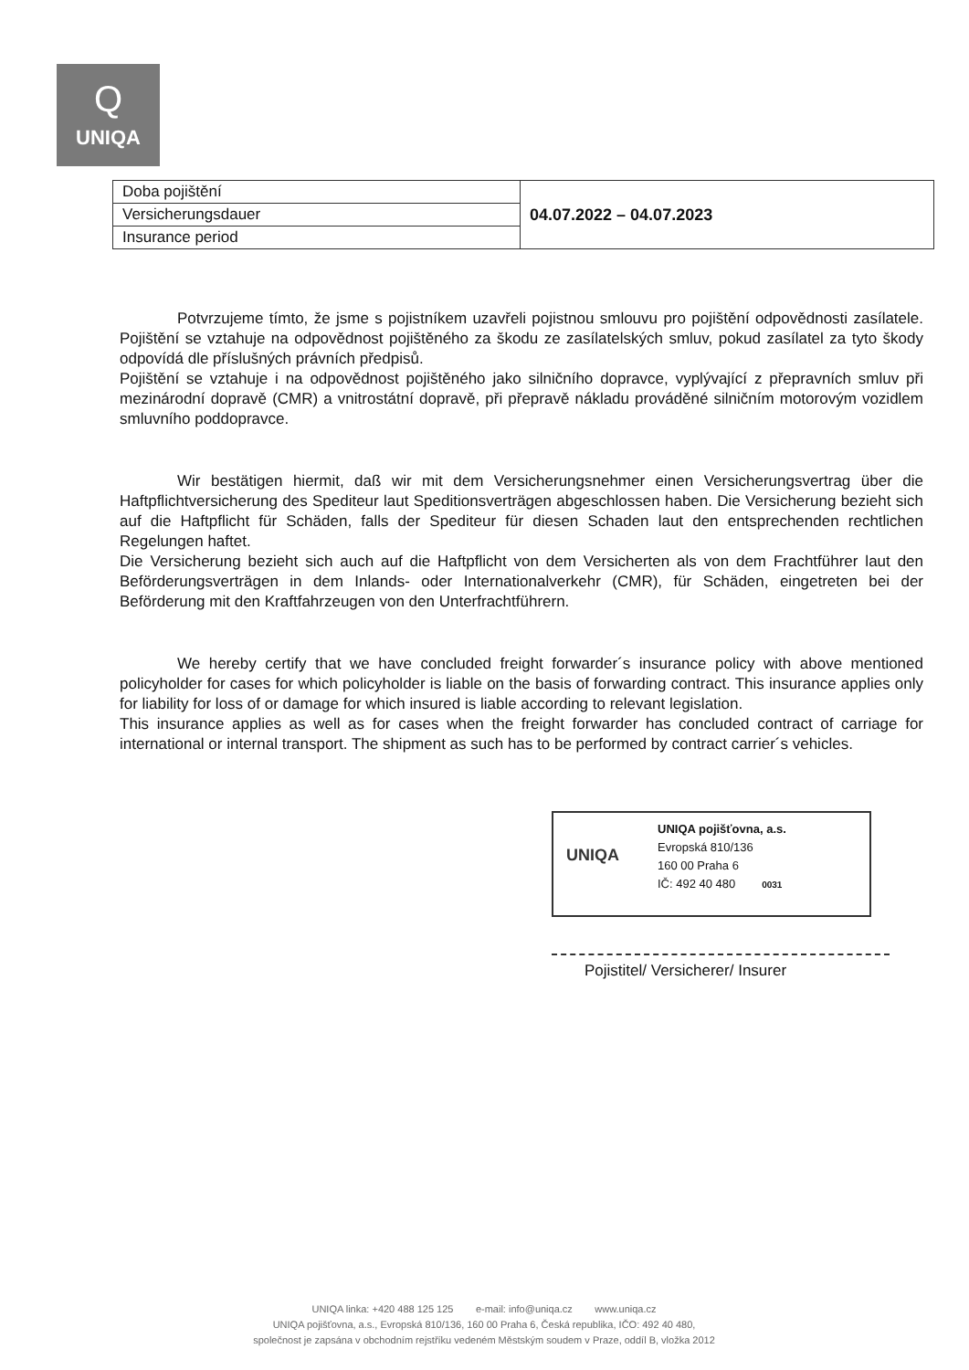Q
UNIQA
| Doba pojištění | 04.07.2022 – 04.07.2023 |
| Versicherungsdauer | |
| Insurance period | |
Potvrzujeme tímto, že jsme s pojistníkem uzavřeli pojistnou smlouvu pro pojištění odpovědnosti zasílatele. Pojištění se vztahuje na odpovědnost pojištěného za škodu ze zasílatelských smluv, pokud zasílatel za tyto škody odpovídá dle příslušných právních předpisů.
Pojištění se vztahuje i na odpovědnost pojištěného jako silničního dopravce, vyplývající z přepravních smluv při mezinárodní dopravě (CMR) a vnitrostátní dopravě, při přepravě nákladu prováděné silničním motorovým vozidlem smluvního poddopravce.
Wir bestätigen hiermit, daß wir mit dem Versicherungsnehmer einen Versicherungsvertrag über die Haftpflichtversicherung des Spediteur laut Speditionsverträgen abgeschlossen haben. Die Versicherung bezieht sich auf die Haftpflicht für Schäden, falls der Spediteur für diesen Schaden laut den entsprechenden rechtlichen Regelungen haftet.
Die Versicherung bezieht sich auch auf die Haftpflicht von dem Versicherten als von dem Frachtführer laut den Beförderungsverträgen in dem Inlands- oder Internationalverkehr (CMR), für Schäden, eingetreten bei der Beförderung mit den Kraftfahrzeugen von den Unterfrachtführern.
We hereby certify that we have concluded freight forwarder´s insurance policy with above mentioned policyholder for cases for which policyholder is liable on the basis of forwarding contract. This insurance applies only for liability for loss of or damage for which insured is liable according to relevant legislation.
This insurance applies as well as for cases when the freight forwarder has concluded contract of carriage for international or internal transport. The shipment as such has to be performed by contract carrier´s vehicles.
UNIQA
UNIQA pojišťovna, a.s.
Evropská 810/136
160 00 Praha 6
IČ: 492 40 480 0031
Pojistitel/ Versicherer/ Insurer
UNIQA linka: +420 488 125 125 e-mail: info@uniqa.cz www.uniqa.cz
UNIQA pojišťovna, a.s., Evropská 810/136, 160 00 Praha 6, Česká republika, IČO: 492 40 480,
společnost je zapsána v obchodním rejstříku vedeném Městským soudem v Praze, oddíl B, vložka 2012